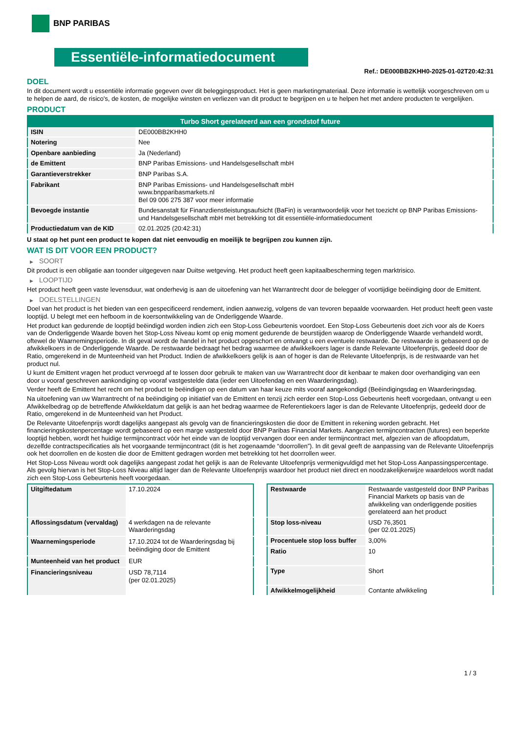BNP PARIBAS
Essentiële-informatiedocument
Ref.: DE000BB2KHH0-2025-01-02T20:42:31
DOEL
In dit document wordt u essentiële informatie gegeven over dit beleggingsproduct. Het is geen marketingmateriaal. Deze informatie is wettelijk voorgeschreven om u te helpen de aard, de risico's, de kosten, de mogelijke winsten en verliezen van dit product te begrijpen en u te helpen het met andere producten te vergelijken.
PRODUCT
| Turbo Short gerelateerd aan een grondstof future | |
| --- | --- |
| ISIN | DE000BB2KHH0 |
| Notering | Nee |
| Openbare aanbieding | Ja (Nederland) |
| de Emittent | BNP Paribas Emissions- und Handelsgesellschaft mbH |
| Garantieverstrekker | BNP Paribas S.A. |
| Fabrikant | BNP Paribas Emissions- und Handelsgesellschaft mbH www.bnpparibasmarkets.nl Bel 09 006 275 387 voor meer informatie |
| Bevoegde instantie | Bundesanstalt für Finanzdienstleistungsaufsicht (BaFin) is verantwoordelijk voor het toezicht op BNP Paribas Emissions- und Handelsgesellschaft mbH met betrekking tot dit essentiële-informatiedocument |
| Productiedatum van de KID | 02.01.2025 (20:42:31) |
U staat op het punt een product te kopen dat niet eenvoudig en moeilijk te begrijpen zou kunnen zijn.
WAT IS DIT VOOR EEN PRODUCT?
▶ SOORT
Dit product is een obligatie aan toonder uitgegeven naar Duitse wetgeving. Het product heeft geen kapitaalbescherming tegen marktrisico.
▶ LOOPTIJD
Het product heeft geen vaste levensduur, wat onderhevig is aan de uitoefening van het Warrantrecht door de belegger of voortijdige beëindiging door de Emittent.
▶ DOELSTELLINGEN
Doel van het product is het bieden van een gespecificeerd rendement, indien aanwezig, volgens de van tevoren bepaalde voorwaarden. Het product heeft geen vaste looptijd. U belegt met een hefboom in de koersontwikkeling van de Onderliggende Waarde.
Het product kan gedurende de looptijd beëindigd worden indien zich een Stop-Loss Gebeurtenis voordoet. Een Stop-Loss Gebeurtenis doet zich voor als de Koers van de Onderliggende Waarde boven het Stop-Loss Niveau komt op enig moment gedurende de beurstijden waarop de Onderliggende Waarde verhandeld wordt, oftewel de Waarnemingsperiode. In dit geval wordt de handel in het product opgeschort en ontvangt u een eventuele restwaarde. De restwaarde is gebaseerd op de afwikkelkoers in de Onderliggende Waarde. De restwaarde bedraagt het bedrag waarmee de afwikkelkoers lager is dande Relevante Uitoefenprijs, gedeeld door de Ratio, omgerekend in de Munteenheid van het Product. Indien de afwikkelkoers gelijk is aan of hoger is dan de Relevante Uitoefenprijs, is de restwaarde van het product nul.
U kunt de Emittent vragen het product vervroegd af te lossen door gebruik te maken van uw Warrantrecht door dit kenbaar te maken door overhandiging van een door u vooraf geschreven aankondiging op vooraf vastgestelde data (ieder een Uitoefendag en een Waarderingsdag).
Verder heeft de Emittent het recht om het product te beëindigen op een datum van haar keuze mits vooraf aangekondigd (Beëindigingsdag en Waarderingsdag.
Na uitoefening van uw Warrantrecht of na beëindiging op initiatief van de Emittent en tenzij zich eerder een Stop-Loss Gebeurtenis heeft voorgedaan, ontvangt u een Afwikkelbedrag op de betreffende Afwikkeldatum dat gelijk is aan het bedrag waarmee de Referentiekoers lager is dan de Relevante Uitoefenprijs, gedeeld door de Ratio, omgerekend in de Munteenheid van het Product.
De Relevante Uitoefenprijs wordt dagelijks aangepast als gevolg van de financieringskosten die door de Emittent in rekening worden gebracht. Het financieringskostenpercentage wordt gebaseerd op een marge vastgesteld door BNP Paribas Financial Markets. Aangezien termijncontracten (futures) een beperkte looptijd hebben, wordt het huidige termijncontract vóór het einde van de looptijd vervangen door een ander termijncontract met, afgezien van de afloopdatum, dezelfde contractspecificaties als het voorgaande termijncontract (dit is het zogenaamde “doorrollen”). In dit geval geeft de aanpassing van de Relevante Uitoefenprijs ook het doorrollen en de kosten die door de Emittent gedragen worden met betrekking tot het doorrollen weer.
Het Stop-Loss Niveau wordt ook dagelijks aangepast zodat het gelijk is aan de Relevante Uitoefenprijs vermenigvuldigd met het Stop-Loss Aanpassingspercentage. Als gevolg hiervan is het Stop-Loss Niveau altijd lager dan de Relevante Uitoefenprijs waardoor het product niet direct en noodzakelijkerwijze waardeloos wordt nadat zich een Stop-Loss Gebeurtenis heeft voorgedaan.
| Uitgiftedatum | 17.10.2024 |
| Aflossingsdatum (vervaldag) | 4 werkdagen na de relevante Waarderingsdag |
| Waarnemingsperiode | 17.10.2024 tot de Waarderingsdag bij beëindiging door de Emittent |
| Munteenheid van het product | EUR |
| Financieringsniveau | USD 78,7114 (per 02.01.2025) |
| Restwaarde | Restwaarde vastgesteld door BNP Paribas Financial Markets op basis van de afwikkeling van onderliggende posities gerelateerd aan het product |
| Stop loss-niveau | USD 76,3501 (per 02.01.2025) |
| Procentuele stop loss buffer | 3,00% |
| Ratio | 10 |
| Type | Short |
| Afwikkelmogelijkheid | Contante afwikkeling |
1 / 3